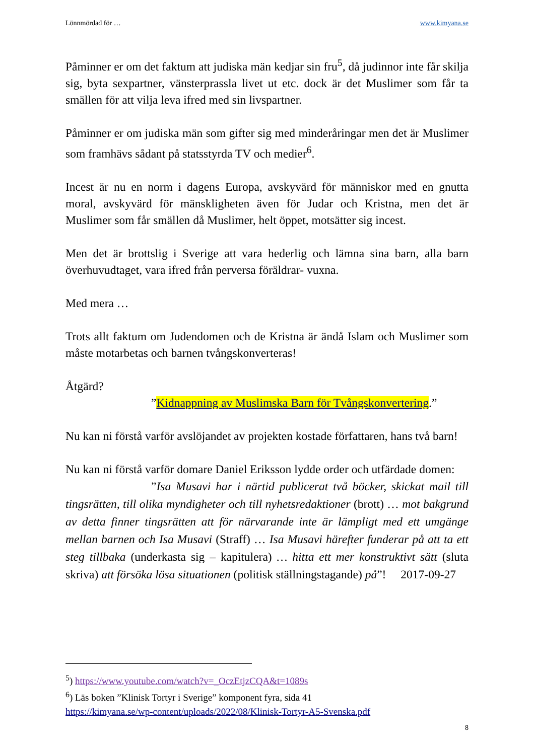Lönnmördad för … www.kimyana.se
Påminner er om det faktum att judiska män kedjar sin fru<sup>5</sup>, då judinnor inte får skilja sig, byta sexpartner, vänsterprassla livet ut etc. dock är det Muslimer som får ta smällen för att vilja leva ifred med sin livspartner.
Påminner er om judiska män som gifter sig med minderåringar men det är Muslimer som framhävs sådant på statsstyrda TV och medier<sup>6</sup>.
Incest är nu en norm i dagens Europa, avskyvärd för människor med en gnutta moral, avskyvärd för mänskligheten även för Judar och Kristna, men det är Muslimer som får smällen då Muslimer, helt öppet, motsätter sig incest.
Men det är brottslig i Sverige att vara hederlig och lämna sina barn, alla barn överhuvudtaget, vara ifred från perversa föräldrar- vuxna.
Med mera …
Trots allt faktum om Judendomen och de Kristna är ändå Islam och Muslimer som måste motarbetas och barnen tvångskonverteras!
Åtgärd?
”Kidnappning av Muslimska Barn för Tvångskonvertering.”
Nu kan ni förstå varför avslöjandet av projekten kostade författaren, hans två barn!
Nu kan ni förstå varför domare Daniel Eriksson lydde order och utfärdade domen:
”Isa Musavi har i närtid publicerat två böcker, skickat mail till tingsrätten, till olika myndigheter och till nyhetsredaktioner (brott) … mot bakgrund av detta finner tingsrätten att för närvarande inte är lämpligt med ett umgänge mellan barnen och Isa Musavi (Straff) … Isa Musavi härefter funderar på att ta ett steg tillbaka (underkasta sig – kapitulera) … hitta ett mer konstruktivt sätt (sluta skriva) att försöka lösa situationen (politisk ställningstagande) på”! 2017-09-27
<sup>5</sup>) https://www.youtube.com/watch?v=_OczEtjzCQA&t=1089s
<sup>6</sup>) Läs boken ”Klinisk Tortyr i Sverige” komponent fyra, sida 41
https://kimyana.se/wp-content/uploads/2022/08/Klinisk-Tortyr-A5-Svenska.pdf
8